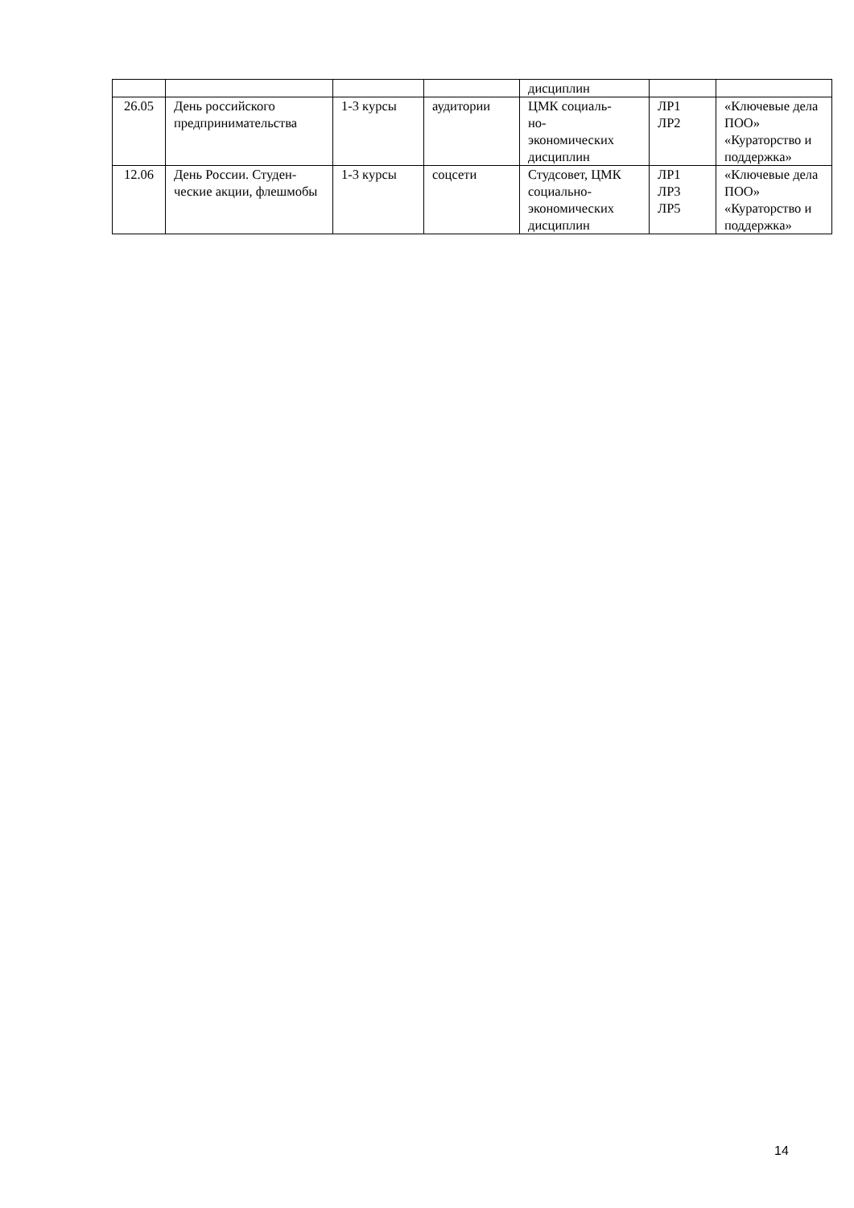| | | | | дисциплин | | |
| 26.05 | День российского предпринимательства | 1-3 курсы | аудитории | ЦМК социаль- но- экономических дисциплин | ЛР1 ЛР2 | «Ключевые дела ПОО» «Кураторство и поддержка» |
| 12.06 | День России. Студен-ческие акции, флешмобы | 1-3 курсы | соцсети | Студсовет, ЦМК социально-экономических дисциплин | ЛР1 ЛР3 ЛР5 | «Ключевые дела ПОО» «Кураторство и поддержка» |
14